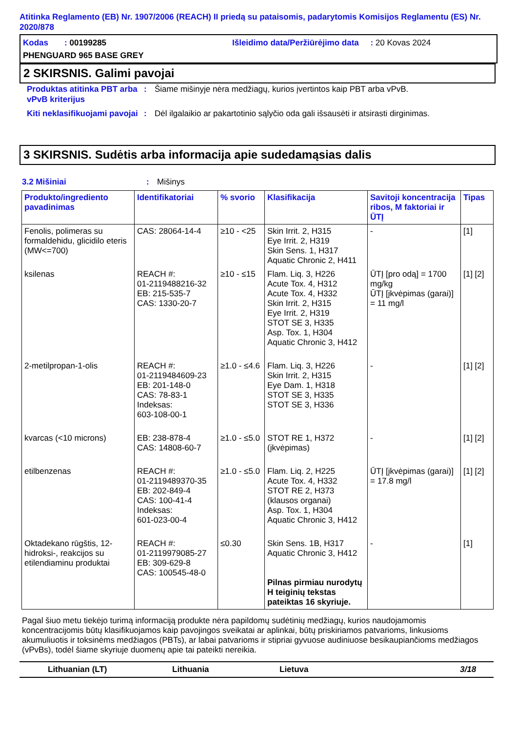Atitinka Reglamento (EB) Nr. 1907/2006 (REACH) II priedą su pataisomis, padarytomis Komisijos Reglamentu (ES) Nr. 2020/878
Kodas : 00199285
Išleidimo data/Peržiūrėjimo data : 20 Kovas 2024
PHENGUARD 965 BASE GREY
2 SKIRSNIS. Galimi pavojai
Produktas atitinka PBT arba vPvB kriterijus
: Šiame mišinyje nėra medžiagų, kurios įvertintos kaip PBT arba vPvB.
Kiti neklasifikuojami pavojai
: Dėl ilgalaikio ar pakartotinio sąlyčio oda gali išsausėti ir atsirasti dirginimas.
3 SKIRSNIS. Sudėtis arba informacija apie sudedamąsias dalis
3.2 Mišiniai : Mišinys
| Produkto/ingrediento pavadinimas | Identifikatoriai | % svorio | Klasifikacija | Savitoji koncentracija ribos, M faktoriai ir ŪTĮ | Tipas |
| --- | --- | --- | --- | --- | --- |
| Fenolis, polimeras su formaldehidu, glicidilo eteris (MW<=700) | CAS: 28064-14-4 | ≥10 - <25 | Skin Irrit. 2, H315 Eye Irrit. 2, H319 Skin Sens. 1, H317 Aquatic Chronic 2, H411 | - | [1] |
| ksilenas | REACH #: 01-2119488216-32 EB: 215-535-7 CAS: 1330-20-7 | ≥10 - ≤15 | Flam. Liq. 3, H226 Acute Tox. 4, H312 Acute Tox. 4, H332 Skin Irrit. 2, H315 Eye Irrit. 2, H319 STOT SE 3, H335 Asp. Tox. 1, H304 Aquatic Chronic 3, H412 | ŪTĮ [pro odą] = 1700 mg/kg ŪTĮ [įkvėpimas (garai)] = 11 mg/l | [1] [2] |
| 2-metilpropan-1-olis | REACH #: 01-2119484609-23 EB: 201-148-0 CAS: 78-83-1 Indeksas: 603-108-00-1 | ≥1.0 - ≤4.6 | Flam. Liq. 3, H226 Skin Irrit. 2, H315 Eye Dam. 1, H318 STOT SE 3, H335 STOT SE 3, H336 | - | [1] [2] |
| kvarcas (<10 microns) | EB: 238-878-4 CAS: 14808-60-7 | ≥1.0 - ≤5.0 | STOT RE 1, H372 (įkvėpimas) | - | [1] [2] |
| etilbenzenas | REACH #: 01-2119489370-35 EB: 202-849-4 CAS: 100-41-4 Indeksas: 601-023-00-4 | ≥1.0 - ≤5.0 | Flam. Liq. 2, H225 Acute Tox. 4, H332 STOT RE 2, H373 (klausos organai) Asp. Tox. 1, H304 Aquatic Chronic 3, H412 | ŪTĮ [įkvėpimas (garai)] = 17.8 mg/l | [1] [2] |
| Oktadekano rūgštis, 12-hidroksi-, reakcijos su etilendiaminu produktai | REACH #: 01-2119979085-27 EB: 309-629-8 CAS: 100545-48-0 | ≤0.30 | Skin Sens. 1B, H317 Aquatic Chronic 3, H412 Pilnas pirmiau nurodytų H teiginių tekstas pateiktas 16 skyriuje. | - | [1] |
Pagal šiuo metu tiekėjo turimą informaciją produkte nėra papildomų sudėtinių medžiagų, kurios naudojamomis koncentracijomis būtų klasifikuojamos kaip pavojingos sveikatai ar aplinkai, būtų priskiriamos patvarioms, linkusioms akumuliuotis ir toksinėms medžiagos (PBTs), ar labai patvarioms ir stipriai gyvuose audiniuose besikaupiančioms medžiagos (vPvBs), todėl šiame skyriuje duomenų apie tai pateikti nereikia.
Lithuanian (LT) Lithuania Lietuva 3/18